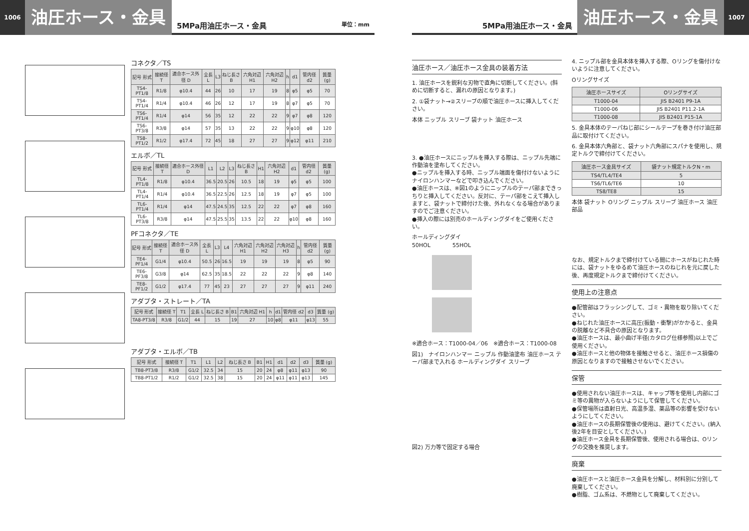1006
油圧ホース・金具
5MPa用油圧ホース・金具 単位：mm
コネクタ／TS
| 記号 形式 | 接続径 T | 適合ホース外径 D | 全長 L | L3 | ねじ長さ B | 六角対辺 H1 | 六角対辺 H2 | h | d1 | 管内径 d2 | 質量 (g) |
| --- | --- | --- | --- | --- | --- | --- | --- | --- | --- | --- | --- |
| TS4-PT1/8 | R1/8 | φ10.4 | 44 | 26 | 10 | 17 | 19 | 8 | φ5 | φ5 | 70 |
| TS4-PT1/4 | R1/4 | φ10.4 | 46 | 26 | 12 | 17 | 19 | 8 | φ7 | φ5 | 70 |
| TS6-PT1/4 | R1/4 | φ14 | 56 | 35 | 12 | 22 | 22 | 9 | φ7 | φ8 | 120 |
| TS6-PT3/8 | R3/8 | φ14 | 57 | 35 | 13 | 22 | 22 | 9 | φ10 | φ8 | 120 |
| TS8-PT1/2 | R1/2 | φ17.4 | 72 | 45 | 18 | 27 | 27 | 9 | φ12 | φ11 | 210 |
エルボ／TL
| 記号 形式 | 接続径 T | 適合ホース外径 D | L1 | L2 | L3 | ねじ長さ B | H1 | 六角対辺 H2 | d1 | 管内径 d2 | 質量 (g) |
| --- | --- | --- | --- | --- | --- | --- | --- | --- | --- | --- | --- |
| TL4-PT1/8 | R1/8 | φ10.4 | 36.5 | 20.5 | 26 | 10.5 | 18 | 19 | φ5 | φ5 | 100 |
| TL4-PT1/4 | R1/4 | φ10.4 | 36.5 | 22.5 | 26 | 12.5 | 18 | 19 | φ7 | φ5 | 100 |
| TL6-PT1/4 | R1/4 | φ14 | 47.5 | 24.5 | 35 | 12.5 | 22 | 22 | φ7 | φ8 | 160 |
| TL6-PT3/8 | R3/8 | φ14 | 47.5 | 25.5 | 35 | 13.5 | 22 | 22 | φ10 | φ8 | 160 |
PFコネクタ／TE
| 記号 形式 | 接続径 T | 適合ホース外径 D | 全長 L | L3 | L4 | 六角対辺 H1 | 六角対辺 H2 | 六角対辺 H3 | h | 管内径 d2 | 質量 (g) |
| --- | --- | --- | --- | --- | --- | --- | --- | --- | --- | --- | --- |
| TE4-PF1/4 | G1/4 | φ10.4 | 50.5 | 26 | 16.5 | 19 | 19 | 19 | 8 | φ5 | 90 |
| TE6-PF3/8 | G3/8 | φ14 | 62.5 | 35 | 18.5 | 22 | 22 | 22 | 9 | φ8 | 140 |
| TE8-PF1/2 | G1/2 | φ17.4 | 77 | 45 | 23 | 27 | 27 | 27 | 9 | φ11 | 240 |
アダプタ・ストレート／TA
| 記号 形式 | 接続径 T | T1 | 全長 L | ねじ長さ B | B1 | 六角対辺 H1 | h | d1 | 管内径 d2 | d3 | 質量 (g) |
| --- | --- | --- | --- | --- | --- | --- | --- | --- | --- | --- | --- |
| TA8-PT3/8 | R3/8 | G1/2 | 44 | 15 | 19 | 27 | 10 | φ8 | φ11 | φ13 | 55 |
アダプタ・エルボ／TB
| 記号 形式 | 接続径 T | T1 | L1 | L2 | ねじ長さ B | B1 | H1 | d1 | d2 | d3 | 質量 (g) |
| --- | --- | --- | --- | --- | --- | --- | --- | --- | --- | --- | --- |
| TB8-PT3/8 | R3/8 | G1/2 | 32.5 | 34 | 15 | 20 | 24 | φ8 | φ11 | φ13 | 90 |
| TB8-PT1/2 | R1/2 | G1/2 | 32.5 | 38 | 15 | 20 | 24 | φ11 | φ11 | φ13 | 145 |
5MPa用油圧ホース・金具
油圧ホース・金具
1007
油圧ホース／油圧ホース金具の装着方法
1. 油圧ホースを鋭利な刃物で直角に切断してください。(斜めに切断すると、漏れの原因となります。)
2. ①袋ナット→②スリーブの順で油圧ホースに挿入してください。
本体 ニップル スリーブ 袋ナット 油圧ホース
3. ●油圧ホースにニップルを挿入する際は、ニップル先端に作動油を塗布してください。
●ニップルを挿入する時、ニップル端面を傷付けないようにナイロンハンマーなどで叩き込んでください。
●油圧ホースは、※図1のようにニップルのテーパ部まできっちりと挿入してください。反対に、テーパ部をこえて挿入しますと、袋ナットで締付けた後、外れなくなる場合がありますのでご注意ください。
●挿入の際には別売のホールディングダイをご使用ください。
ホールディングダイ
50HOL　　　　55HOL
※適合ホース：T1000-04／06　※適合ホース：T1000-08
図1)　ナイロンハンマー ニップル 作動油塗布 油圧ホース テーパ部まで入れる ホールディングダイ スリーブ
図2) 万力等で固定する場合
4. ニップル部を金具本体を挿入する際、Oリングを傷付けないように注意してください。
Oリングサイズ
| 油圧ホースサイズ | Oリングサイズ |
| --- | --- |
| T1000-04 | JIS B2401 P9-1A |
| T1000-06 | JIS B2401 P11.2-1A |
| T1000-08 | JIS B2401 P15-1A |
5. 金具本体のテーパねじ部にシールテープを巻き付け油圧部品に取付けてください。
6. 金具本体六角部と、袋ナット六角部にスパナを使用し、規定トルクで締付けてください。
| 油圧ホース金具サイズ | 袋ナット規定トルクN・m |
| --- | --- |
| TS4/TL4/TE4 | 5 |
| TS6/TL6/TE6 | 10 |
| TS8/TE8 | 15 |
本体 袋ナット Oリング ニップル スリーブ 油圧ホース 油圧部品
なお、規定トルクまで締付けている間にホースがねじれた時には、袋ナットをゆるめて油圧ホースのねじれを元に戻した後、再度規定トルクまで締付けてください。
使用上の注意点
●配管部はフラッシングして、ゴミ・異物を取り除いてください。
●ねじれた油圧ホースに高圧(振動・衝撃)がかかると、金具の脱離など不具合の原因となります。
●油圧ホースは、最小曲げ半径(カタログ仕様参照)以上でご使用ください。
●油圧ホースと他の物体を接触させると、油圧ホース損傷の原因となりますので接触させないでください。
保管
●使用されない油圧ホースは、キャップ等を使用し内部にゴミ等の異物が入らないようにして保管してください。
●保管場所は直射日光、高温多湿、薬品等の影響を受けないようにしてください。
●油圧ホースの長期保管後の使用は、避けてください。(納入後2年を目安としてください。)
●油圧ホース金具を長期保管後、使用される場合は、Oリングの交換を推奨します。
廃棄
●油圧ホースと油圧ホース金具を分解し、材料別に分別して廃棄してください。
●樹脂、ゴム系は、不燃物として廃棄してください。